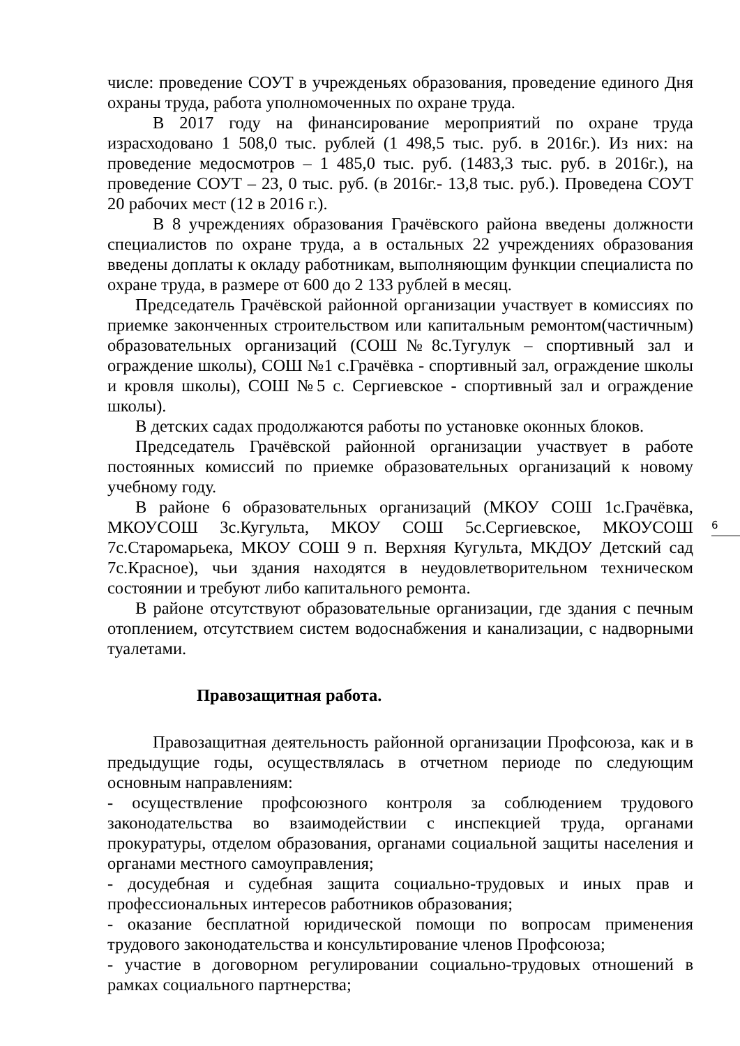числе: проведение СОУТ в учрежденьях образования, проведение единого Дня охраны труда, работа уполномоченных по охране труда.
В 2017 году на финансирование мероприятий по охране труда израсходовано 1 508,0 тыс. рублей (1 498,5 тыс. руб. в 2016г.). Из них: на проведение медосмотров – 1 485,0 тыс. руб. (1483,3 тыс. руб. в 2016г.), на проведение СОУТ – 23, 0 тыс. руб. (в 2016г.- 13,8 тыс. руб.). Проведена СОУТ 20 рабочих мест (12 в 2016 г.).
В 8 учреждениях образования Грачёвского района введены должности специалистов по охране труда, а в остальных 22 учреждениях образования введены доплаты к окладу работникам, выполняющим функции специалиста по охране труда, в размере от 600 до 2 133 рублей в месяц.
Председатель Грачёвской районной организации участвует в комиссиях по приемке законченных строительством или капитальным ремонтом(частичным) образовательных организаций (СОШ№8с.Тугулук – спортивный зал и ограждение школы), СОШ №1 с.Грачёвка - спортивный зал, ограждение школы и кровля школы), СОШ №5 с. Сергиевское - спортивный зал и ограждение школы).
В детских садах продолжаются работы по установке оконных блоков.
Председатель Грачёвской районной организации участвует в работе постоянных комиссий по приемке образовательных организаций к новому учебному году.
В районе 6 образовательных организаций (МКОУ СОШ 1с.Грачёвка, МКОУСОШ 3с.Кугульта, МКОУ СОШ 5с.Сергиевское, МКОУСОШ 7с.Старомарьека, МКОУ СОШ 9 п. Верхняя Кугульта, МКДОУ Детский сад 7с.Красное), чьи здания находятся в неудовлетворительном техническом состоянии и требуют либо капитального ремонта.
В районе отсутствуют образовательные организации, где здания с печным отоплением, отсутствием систем водоснабжения и канализации, с надворными туалетами.
Правозащитная работа.
Правозащитная деятельность районной организации Профсоюза, как и в предыдущие годы, осуществлялась в отчетном периоде по следующим основным направлениям:
- осуществление профсоюзного контроля за соблюдением трудового законодательства во взаимодействии с инспекцией труда, органами прокуратуры, отделом образования, органами социальной защиты населения и органами местного самоуправления;
- досудебная и судебная защита социально-трудовых и иных прав и профессиональных интересов работников образования;
- оказание бесплатной юридической помощи по вопросам применения трудового законодательства и консультирование членов Профсоюза;
- участие в договорном регулировании социально-трудовых отношений в рамках социального партнерства;
6